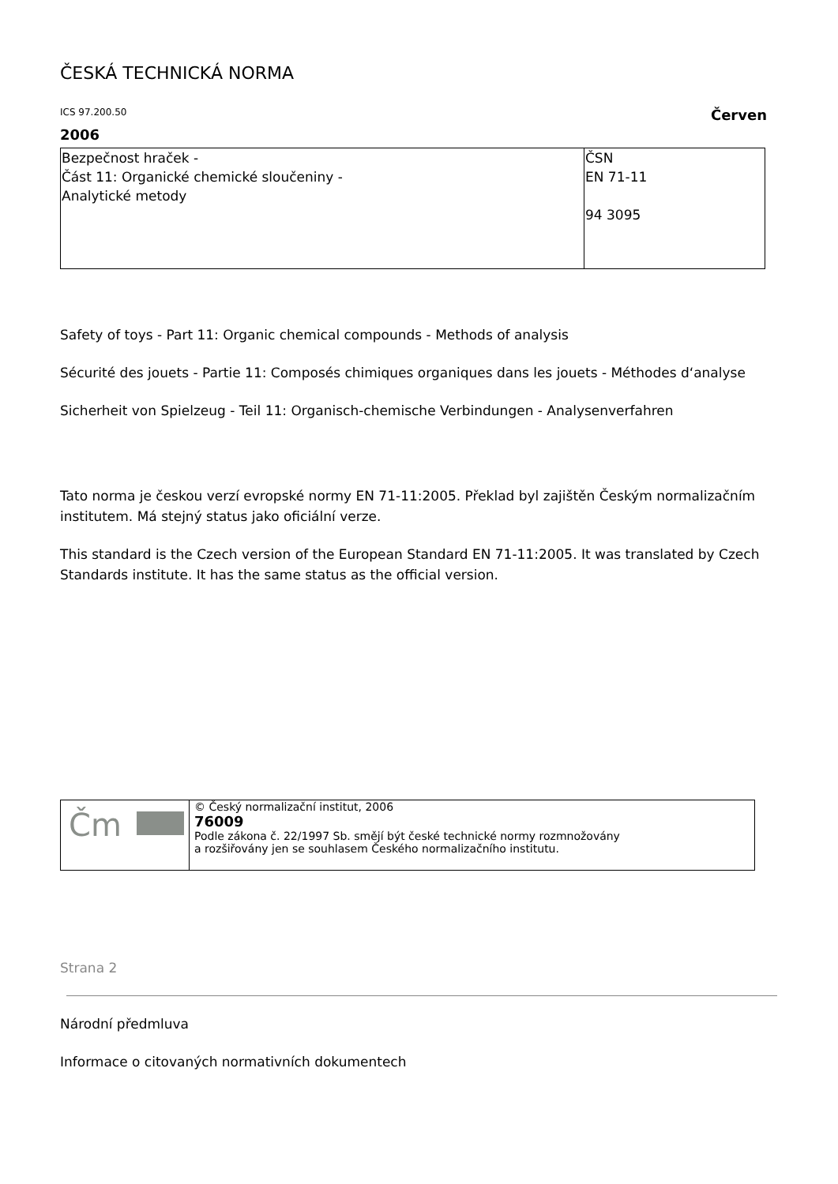ČESKÁ TECHNICKÁ NORMA
ICS 97.200.50 Červen
2006
| Bezpečnost hraček - Část 11: Organické chemické sloučeniny - Analytické metody | ČSN EN 71-11 94 3095 |
Safety of toys - Part 11: Organic chemical compounds - Methods of analysis
Sécurité des jouets - Partie 11: Composés chimiques organiques dans les jouets - Méthodes d‘analyse
Sicherheit von Spielzeug - Teil 11: Organisch-chemische Verbindungen - Analysenverfahren
Tato norma je českou verzí evropské normy EN 71-11:2005. Překlad byl zajištěn Českým normalizačním
institutem. Má stejný status jako oficiální verze.
This standard is the Czech version of the European Standard EN 71-11:2005. It was translated by Czech
Standards institute. It has the same status as the official version.
| Čm | © Český normalizační institut, 2006 76009 Podle zákona č. 22/1997 Sb. smějí být české technické normy rozmnožovány a rozšiřovány jen se souhlasem Českého normalizačního institutu. |
Strana 2
Národní předmluva
Informace o citovaných normativních dokumentech